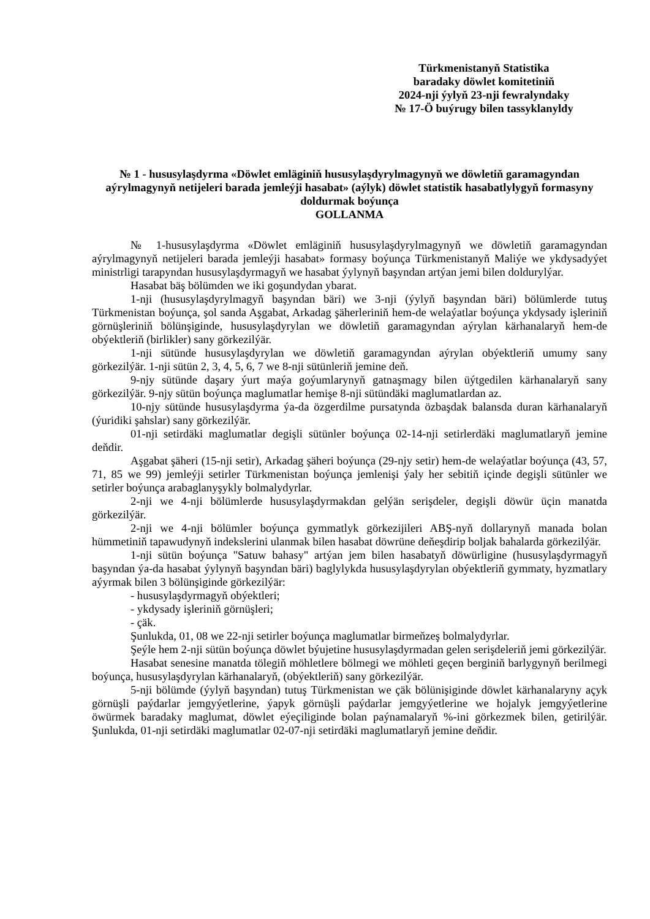Türkmenistanyň Statistika
baradaky döwlet komitetiniň
2024-nji ýylyň 23-nji fewralyndaky
№ 17-Ö buýrugy bilen tassyklanyldy
№ 1 - hususylaşdyrma «Döwlet emläginiň hususylaşdyrylmagynyň we döwletiň garamagyndan aýrylmagynyň netijeleri barada jemleýji hasabat» (aýlyk) döwlet statistik hasabatlylygyň formasyny doldurmak boýunça
GOLLANMA
№ 1-hususylaşdyrma «Döwlet emläginiň hususylaşdyrylmagynyň we döwletiň garamagyndan aýrylmagynyň netijeleri barada jemleýji hasabat» formasy boýunça Türkmenistanyň Maliýe we ykdysadyýet ministrligi tarapyndan hususylaşdyrmagyň we hasabat ýylynyň başyndan artýan jemi bilen doldurylýar.
Hasabat bäş bölümden we iki goşundydan ybarat.
1-nji (hususylaşdyrylmagyň başyndan bäri) we 3-nji (ýylyň başyndan bäri) bölümlerde tutuş Türkmenistan boýunça, şol sanda Aşgabat, Arkadag şäherleriniň hem-de welaýatlar boýunça ykdysady işleriniň görnüşleriniň bölünşiginde, hususylaşdyrylan we döwletiň garamagyndan aýrylan kärhanalaryň hem-de obýektleriň (birlikler) sany görkezilýär.
1-nji sütünde hususylaşdyrylan we döwletiň garamagyndan aýrylan obýektleriň umumy sany görkezilýär. 1-nji sütün 2, 3, 4, 5, 6, 7 we 8-nji sütünleriň jemine deň.
9-njy sütünde daşary ýurt maýa goýumlarynyň gatnaşmagy bilen üýtgedilen kärhanalaryň sany görkezilýär. 9-njy sütün boýunça maglumatlar hemişe 8-nji sütündäki maglumatlardan az.
10-njy sütünde hususylaşdyrma ýa-da özgerdilme pursatynda özbaşdak balansda duran kärhanalaryň (ýuridiki şahslar) sany görkezilýär.
01-nji setirdäki maglumatlar degişli sütünler boýunça 02-14-nji setirlerdäki maglumatlaryň jemine deňdir.
Aşgabat şäheri (15-nji setir), Arkadag şäheri boýunça (29-njy setir) hem-de welaýatlar boýunça (43, 57, 71, 85 we 99) jemleýji setirler Türkmenistan boýunça jemlenişi ýaly her sebitiň içinde degişli sütünler we setirler boýunça arabaglanyşykly bolmalydyrlar.
2-nji we 4-nji bölümlerde hususylaşdyrmakdan gelýän serişdeler, degişli döwür üçin manatda görkezilýär.
2-nji we 4-nji bölümler boýunça gymmatlyk görkezijileri ABŞ-nyň dollarynyň manada bolan hümmetiniň tapawudynyň indekslerini ulanmak bilen hasabat döwrüne deňeşdirip boljak bahalarda görkezilýär.
1-nji sütün boýunça "Satuw bahasy" artýan jem bilen hasabatyň döwürligine (hususylaşdyrmagyň başyndan ýa-da hasabat ýylynyň başyndan bäri) baglylykda hususylaşdyrylan obýektleriň gymmaty, hyzmatlary aýyrmak bilen 3 bölünşiginde görkezilýär:
- hususylaşdyrmagyň obýektleri;
- ykdysady işleriniň görnüşleri;
- çäk.
Şunlukda, 01, 08 we 22-nji setirler boýunça maglumatlar birmeňzeş bolmalydyrlar.
Şeýle hem 2-nji sütün boýunça döwlet býujetine hususylaşdyrmadan gelen serişdeleriň jemi görkezilýär.
Hasabat senesine manatda tölegiň möhletlere bölmegi we möhleti geçen berginiň barlygynyň berilmegi boýunça, hususylaşdyrylan kärhanalaryň, (obýektleriň) sany görkezilýär.
5-nji bölümde (ýylyň başyndan) tutuş Türkmenistan we çäk bölünişiginde döwlet kärhanalaryny açyk görnüşli paýdarlar jemgyýetlerine, ýapyk görnüşli paýdarlar jemgyýetlerine we hojalyk jemgyýetlerine öwürmek baradaky maglumat, döwlet eýeçiliginde bolan paýnamalaryň %-ini görkezmek bilen, getirilýär. Şunlukda, 01-nji setirdäki maglumatlar 02-07-nji setirdäki maglumatlaryň jemine deňdir.